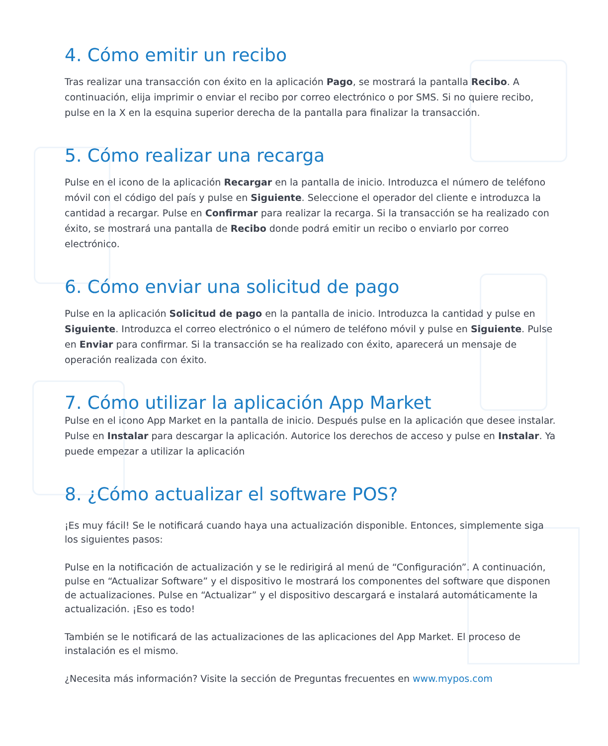4. Cómo emitir un recibo
Tras realizar una transacción con éxito en la aplicación Pago, se mostrará la pantalla Recibo. A continuación, elija imprimir o enviar el recibo por correo electrónico o por SMS. Si no quiere recibo, pulse en la X en la esquina superior derecha de la pantalla para finalizar la transacción.
5. Cómo realizar una recarga
Pulse en el icono de la aplicación Recargar en la pantalla de inicio. Introduzca el número de teléfono móvil con el código del país y pulse en Siguiente. Seleccione el operador del cliente e introduzca la cantidad a recargar. Pulse en Confirmar para realizar la recarga. Si la transacción se ha realizado con éxito, se mostrará una pantalla de Recibo donde podrá emitir un recibo o enviarlo por correo electrónico.
6. Cómo enviar una solicitud de pago
Pulse en la aplicación Solicitud de pago en la pantalla de inicio. Introduzca la cantidad y pulse en Siguiente. Introduzca el correo electrónico o el número de teléfono móvil y pulse en Siguiente. Pulse en Enviar para confirmar. Si la transacción se ha realizado con éxito, aparecerá un mensaje de operación realizada con éxito.
7. Cómo utilizar la aplicación App Market
Pulse en el icono App Market en la pantalla de inicio. Después pulse en la aplicación que desee instalar. Pulse en Instalar para descargar la aplicación. Autorice los derechos de acceso y pulse en Instalar. Ya puede empezar a utilizar la aplicación
8. ¿Cómo actualizar el software POS?
¡Es muy fácil! Se le notificará cuando haya una actualización disponible. Entonces, simplemente siga los siguientes pasos:
Pulse en la notificación de actualización y se le redirigirá al menú de “Configuración”. A continuación, pulse en “Actualizar Software” y el dispositivo le mostrará los componentes del software que disponen de actualizaciones. Pulse en “Actualizar” y el dispositivo descargará e instalará automáticamente la actualización. ¡Eso es todo!
También se le notificará de las actualizaciones de las aplicaciones del App Market. El proceso de instalación es el mismo.
¿Necesita más información? Visite la sección de Preguntas frecuentes en www.mypos.com